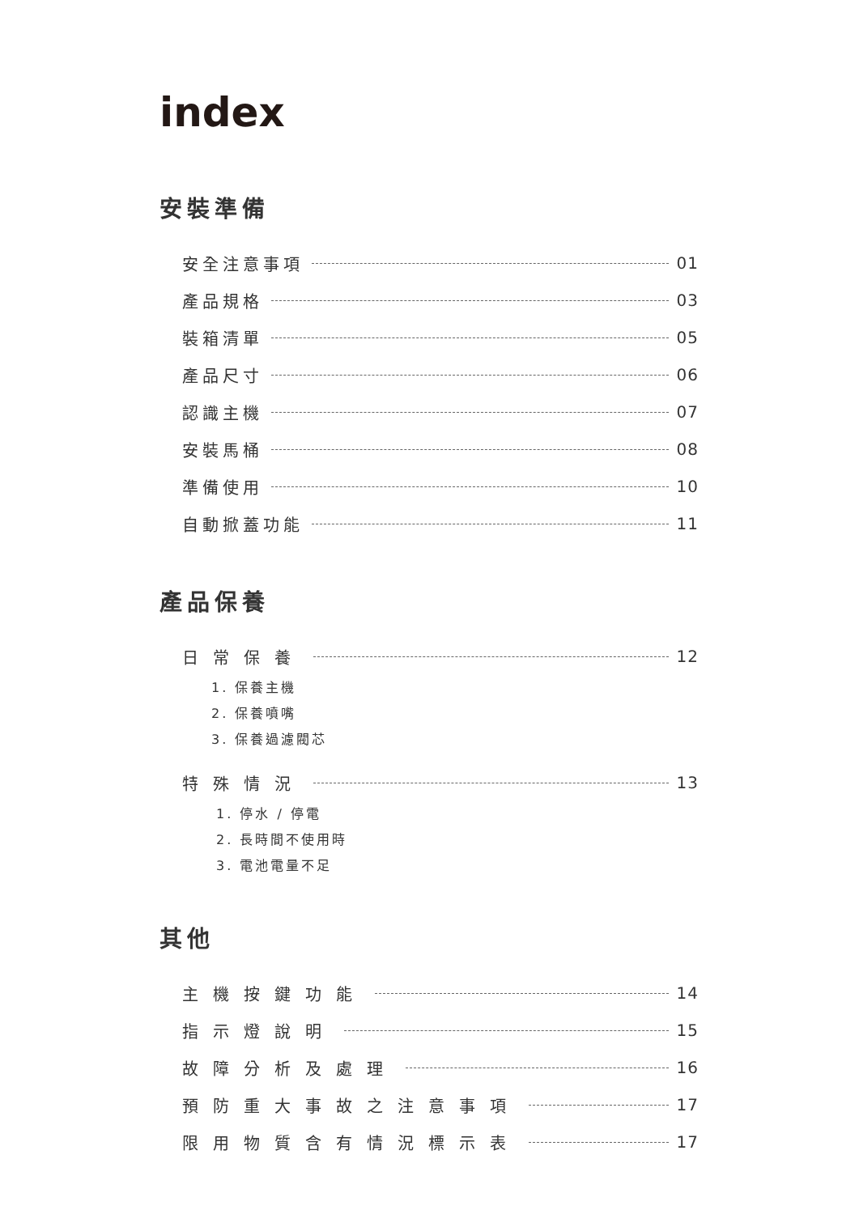index
安裝準備
安全注意事項 01
產品規格 03
裝箱清單 05
產品尺寸 06
認識主機 07
安裝馬桶 08
準備使用 10
自動掀蓋功能 11
產品保養
日常保養 12
1. 保養主機
2. 保養噴嘴
3. 保養過濾閥芯
特殊情況 13
1. 停水 / 停電
2. 長時間不使用時
3. 電池電量不足
其他
主機按鍵功能 14
指示燈說明 15
故障分析及處理 16
預防重大事故之注意事項 17
限用物質含有情況標示表 17